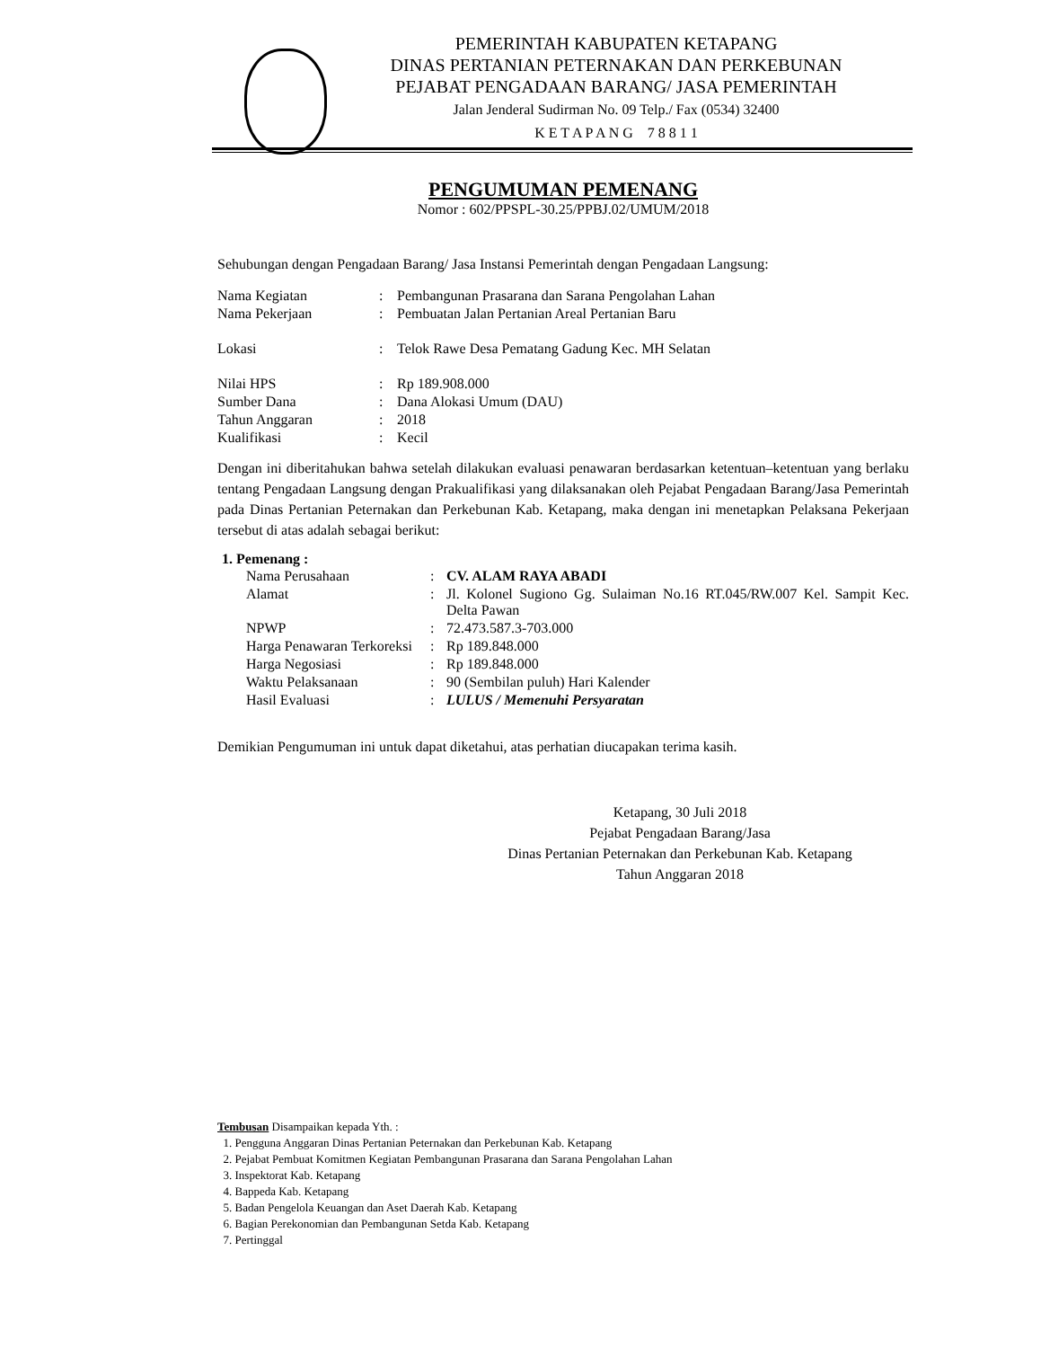PEMERINTAH KABUPATEN KETAPANG
DINAS PERTANIAN PETERNAKAN DAN PERKEBUNAN
PEJABAT PENGADAAN BARANG/ JASA PEMERINTAH
Jalan Jenderal Sudirman No. 09 Telp./ Fax (0534) 32400
K E T A P A N G 7 8 8 1 1
PENGUMUMAN PEMENANG
Nomor : 602/PPSPL-30.25/PPBJ.02/UMUM/2018
Sehubungan dengan Pengadaan Barang/ Jasa Instansi Pemerintah dengan Pengadaan Langsung:
| Nama Kegiatan | : | Pembangunan Prasarana dan Sarana Pengolahan Lahan |
| Nama Pekerjaan | : | Pembuatan Jalan Pertanian Areal Pertanian Baru |
| Lokasi | : | Telok Rawe Desa Pematang Gadung Kec. MH Selatan |
| Nilai HPS | : | Rp 189.908.000 |
| Sumber Dana | : | Dana Alokasi Umum (DAU) |
| Tahun Anggaran | : | 2018 |
| Kualifikasi | : | Kecil |
Dengan ini diberitahukan bahwa setelah dilakukan evaluasi penawaran berdasarkan ketentuan–ketentuan yang berlaku tentang Pengadaan Langsung dengan Prakualifikasi yang dilaksanakan oleh Pejabat Pengadaan Barang/Jasa Pemerintah pada Dinas Pertanian Peternakan dan Perkebunan Kab. Ketapang, maka dengan ini menetapkan Pelaksana Pekerjaan tersebut di atas adalah sebagai berikut:
1. Pemenang :
| Nama Perusahaan | : | CV. ALAM RAYA ABADI |
| Alamat | : | Jl. Kolonel Sugiono Gg. Sulaiman No.16 RT.045/RW.007 Kel. Sampit Kec. Delta Pawan |
| NPWP | : | 72.473.587.3-703.000 |
| Harga Penawaran Terkoreksi | : | Rp 189.848.000 |
| Harga Negosiasi | : | Rp 189.848.000 |
| Waktu Pelaksanaan | : | 90 (Sembilan puluh) Hari Kalender |
| Hasil Evaluasi | : | LULUS / Memenuhi Persyaratan |
Demikian Pengumuman ini untuk dapat diketahui, atas perhatian diucapakan terima kasih.
Ketapang, 30 Juli 2018
Pejabat Pengadaan Barang/Jasa
Dinas Pertanian Peternakan dan Perkebunan Kab. Ketapang
Tahun Anggaran 2018
Tembusan Disampaikan kepada Yth. :
1. Pengguna Anggaran Dinas Pertanian Peternakan dan Perkebunan Kab. Ketapang
2. Pejabat Pembuat Komitmen Kegiatan Pembangunan Prasarana dan Sarana Pengolahan Lahan
3. Inspektorat Kab. Ketapang
4. Bappeda Kab. Ketapang
5. Badan Pengelola Keuangan dan Aset Daerah Kab. Ketapang
6. Bagian Perekonomian dan Pembangunan Setda Kab. Ketapang
7. Pertinggal